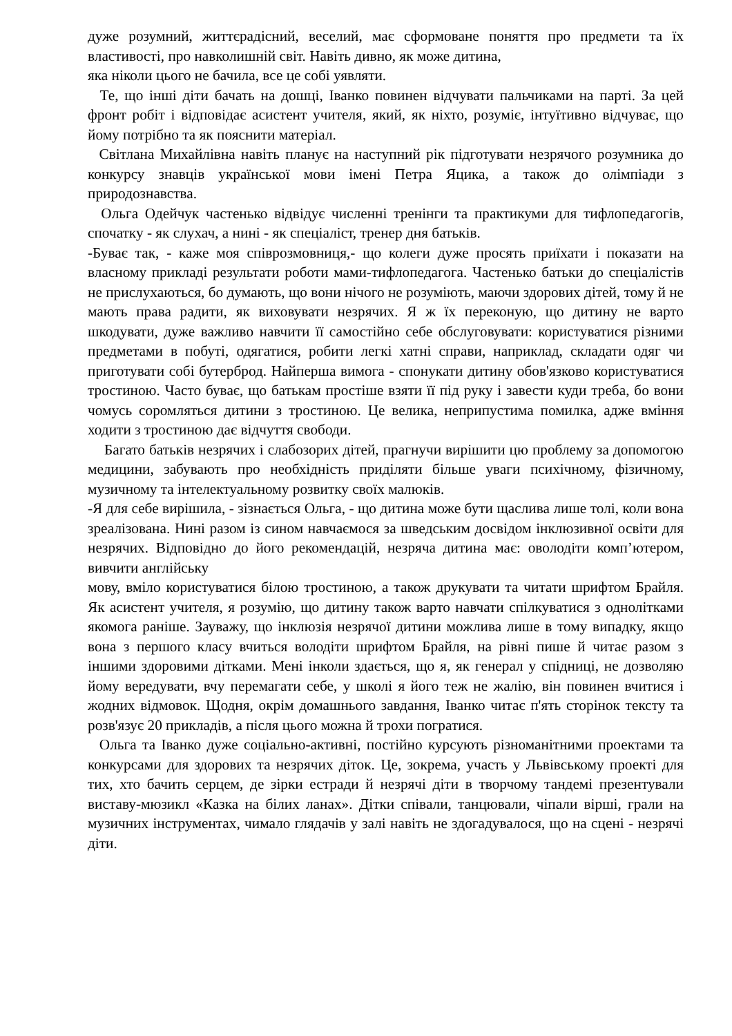дуже розумний, життєрадісний, веселий, має сформоване поняття про предмети та їх властивості, про навколишній світ. Навіть дивно, як може дитина,
яка ніколи цього не бачила, все це собі уявляти.
Те, що інші діти бачать на дошці, Іванко повинен відчувати пальчиками на парті. За цей фронт робіт і відповідає асистент учителя, який, як ніхто, розуміє, інтуїтивно відчуває, що йому потрібно та як пояснити матеріал.
Світлана Михайлівна навіть планує на наступний рік підготувати незрячого розумника до конкурсу знавців української мови імені Петра Яцика, а також до олімпіади з природознавства.
Ольга Одейчук частенько відвідує численні тренінги та практикуми для тифлопедагогів, спочатку - як слухач, а нині - як спеціаліст, тренер дня батьків.
-Буває так, - каже моя співрозмовниця,- що колеги дуже просять приїхати і показати на власному прикладі результати роботи мами-тифлопедагога. Частенько батьки до спеціалістів не прислухаються, бо думають, що вони нічого не розуміють, маючи здорових дітей, тому й не мають права радити, як виховувати незрячих. Я ж їх переконую, що дитину не варто шкодувати, дуже важливо навчити її самостійно себе обслуговувати: користуватися різними предметами в побуті, одягатися, робити легкі хатні справи, наприклад, складати одяг чи приготувати собі бутерброд. Найперша вимога - спонукати дитину обов'язково користуватися тростиною. Часто буває, що батькам простіше взяти її під руку і завести куди треба, бо вони чомусь соромляться дитини з тростиною. Це велика, неприпустима помилка, адже вміння ходити з тростиною дає відчуття свободи.
Багато батьків незрячих і слабозорих дітей, прагнучи вирішити цю проблему за допомогою медицини, забувають про необхідність приділяти більше уваги психічному, фізичному, музичному та інтелектуальному розвитку своїх малюків.
-Я для себе вирішила, - зізнається Ольга, - що дитина може бути щаслива лише толі, коли вона зреалізована. Нині разом із сином навчаємося за шведським досвідом інклюзивної освіти для незрячих. Відповідно до його рекомендацій, незряча дитина має: оволодіти комп’ютером, вивчити англійську
мову, вміло користуватися білою тростиною, а також друкувати та читати шрифтом Брайля. Як асистент учителя, я розумію, що дитину також варто навчати спілкуватися з однолітками якомога раніше. Зауважу, що інклюзія незрячої дитини можлива лише в тому випадку, якщо вона з першого класу вчиться володіти шрифтом Брайля, на рівні пише й читає разом з іншими здоровими дітками. Мені інколи здається, що я, як генерал у спідниці, не дозволяю йому вередувати, вчу перемагати себе, у школі я його теж не жалію, він повинен вчитися і жодних відмовок. Щодня, окрім домашнього завдання, Іванко читає п'ять сторінок тексту та розв'язує 20 прикладів, а після цього можна й трохи погратися.
Ольга та Іванко дуже соціально-активні, постійно курсують різноманітними проектами та конкурсами для здорових та незрячих діток. Це, зокрема, участь у Львівському проекті для тих, хто бачить серцем, де зірки естради й незрячі діти в творчому тандемі презентували виставу-мюзикл «Казка на білих ланах». Дітки співали, танцювали, чіпали вірші, грали на музичних інструментах, чимало глядачів у залі навіть не здогадувалося, що на сцені - незрячі діти.